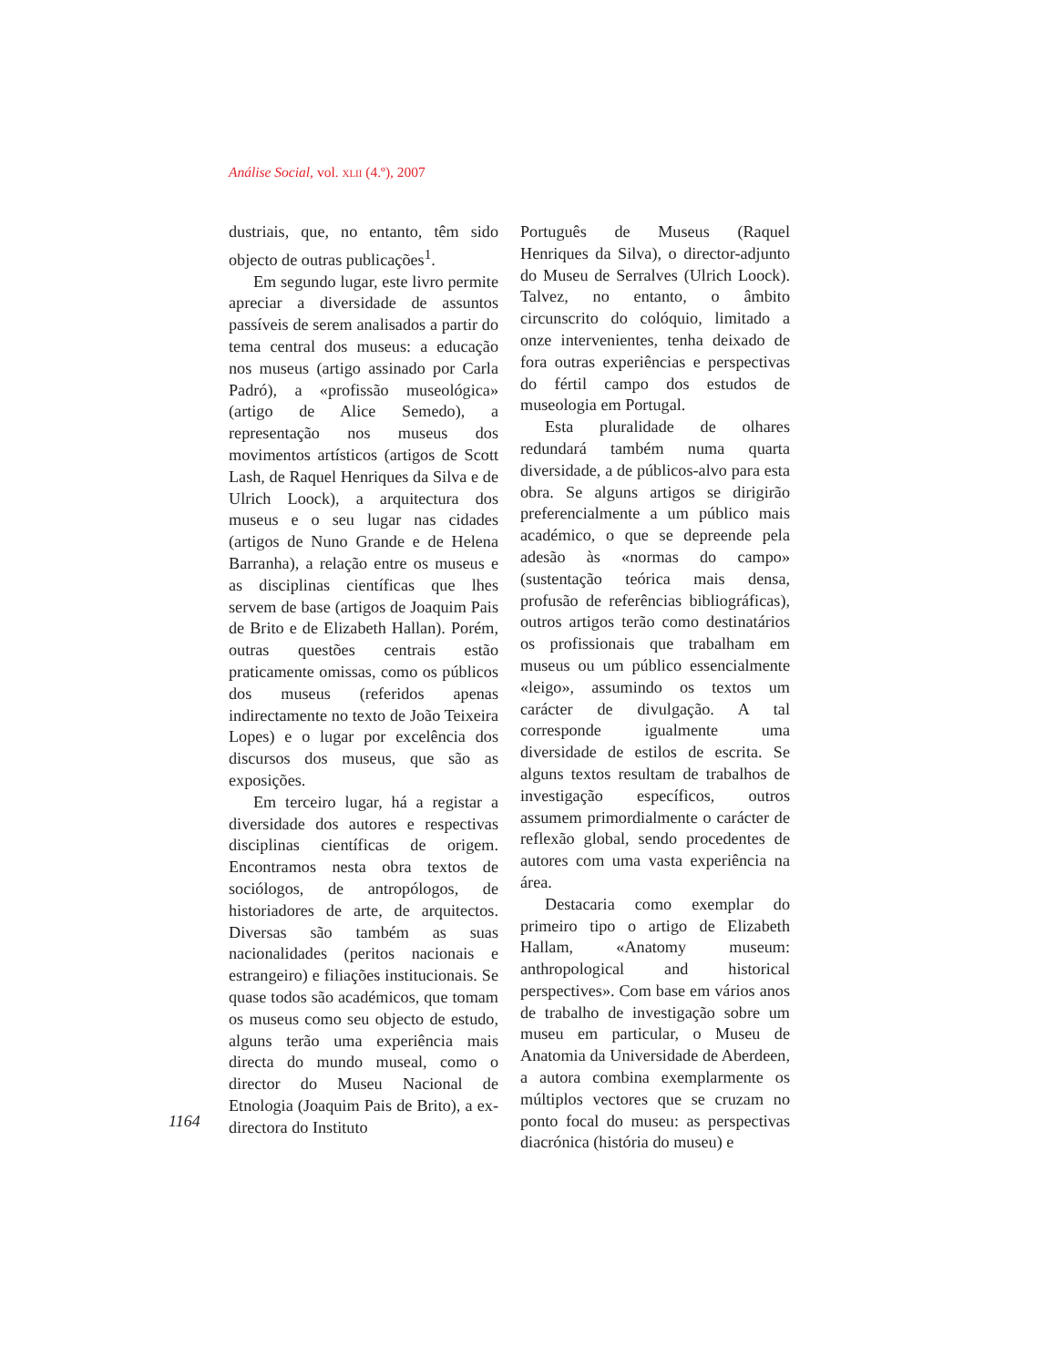Análise Social, vol. XLII (4.º), 2007
dustriais, que, no entanto, têm sido objecto de outras publicações<sup>1</sup>.
Em segundo lugar, este livro permite apreciar a diversidade de assuntos passíveis de serem analisados a partir do tema central dos museus: a educação nos museus (artigo assinado por Carla Padró), a «profissão museológica» (artigo de Alice Semedo), a representação nos museus dos movimentos artísticos (artigos de Scott Lash, de Raquel Henriques da Silva e de Ulrich Loock), a arquitectura dos museus e o seu lugar nas cidades (artigos de Nuno Grande e de Helena Barranha), a relação entre os museus e as disciplinas científicas que lhes servem de base (artigos de Joaquim Pais de Brito e de Elizabeth Hallan). Porém, outras questões centrais estão praticamente omissas, como os públicos dos museus (referidos apenas indirectamente no texto de João Teixeira Lopes) e o lugar por excelência dos discursos dos museus, que são as exposições.
Em terceiro lugar, há a registar a diversidade dos autores e respectivas disciplinas científicas de origem. Encontramos nesta obra textos de sociólogos, de antropólogos, de historiadores de arte, de arquitectos. Diversas são também as suas nacionalidades (peritos nacionais e estrangeiro) e filiações institucionais. Se quase todos são académicos, que tomam os museus como seu objecto de estudo, alguns terão uma experiência mais directa do mundo museal, como o director do Museu Nacional de Etnologia (Joaquim Pais de Brito), a ex-directora do Instituto
Português de Museus (Raquel Henriques da Silva), o director-adjunto do Museu de Serralves (Ulrich Loock). Talvez, no entanto, o âmbito circunscrito do colóquio, limitado a onze intervenientes, tenha deixado de fora outras experiências e perspectivas do fértil campo dos estudos de museologia em Portugal.
Esta pluralidade de olhares redundará também numa quarta diversidade, a de públicos-alvo para esta obra. Se alguns artigos se dirigirão preferencialmente a um público mais académico, o que se depreende pela adesão às «normas do campo» (sustentação teórica mais densa, profusão de referências bibliográficas), outros artigos terão como destinatários os profissionais que trabalham em museus ou um público essencialmente «leigo», assumindo os textos um carácter de divulgação. A tal corresponde igualmente uma diversidade de estilos de escrita. Se alguns textos resultam de trabalhos de investigação específicos, outros assumem primordialmente o carácter de reflexão global, sendo procedentes de autores com uma vasta experiência na área.
Destacaria como exemplar do primeiro tipo o artigo de Elizabeth Hallam, «Anatomy museum: anthropological and historical perspectives». Com base em vários anos de trabalho de investigação sobre um museu em particular, o Museu de Anatomia da Universidade de Aberdeen, a autora combina exemplarmente os múltiplos vectores que se cruzam no ponto focal do museu: as perspectivas diacrónica (história do museu) e
1164